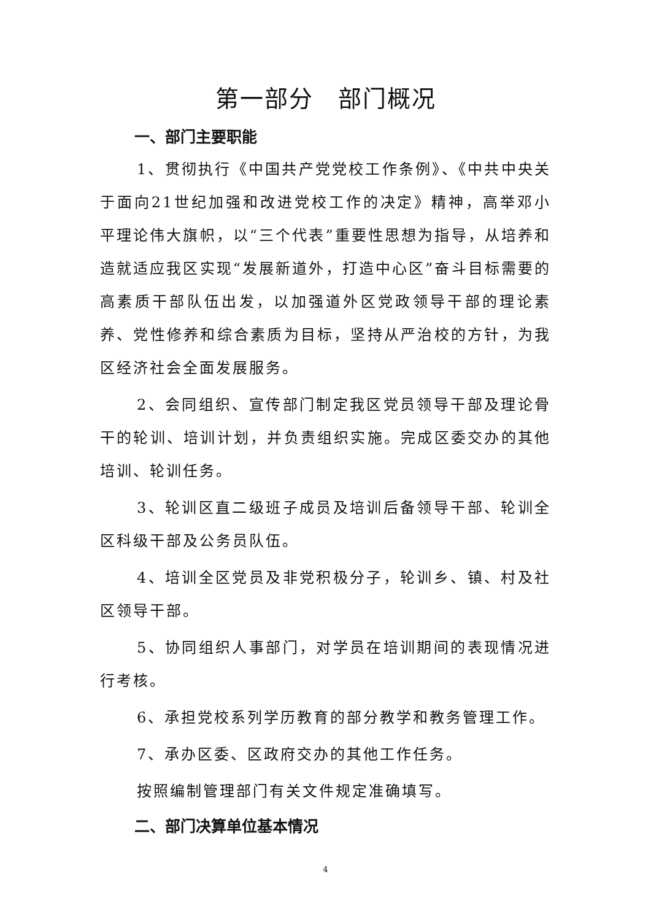第一部分　部门概况
一、部门主要职能
1、贯彻执行《中国共产党党校工作条例》、《中共中央关于面向21世纪加强和改进党校工作的决定》精神，高举邓小平理论伟大旗帜，以“三个代表”重要性思想为指导，从培养和造就适应我区实现“发展新道外，打造中心区”奋斗目标需要的高素质干部队伍出发，以加强道外区党政领导干部的理论素养、党性修养和综合素质为目标，坚持从严治校的方针，为我区经济社会全面发展服务。
2、会同组织、宣传部门制定我区党员领导干部及理论骨干的轮训、培训计划，并负责组织实施。完成区委交办的其他培训、轮训任务。
3、轮训区直二级班子成员及培训后备领导干部、轮训全区科级干部及公务员队伍。
4、培训全区党员及非党积极分子，轮训乡、镇、村及社区领导干部。
5、协同组织人事部门，对学员在培训期间的表现情况进行考核。
6、承担党校系列学历教育的部分教学和教务管理工作。
7、承办区委、区政府交办的其他工作任务。
按照编制管理部门有关文件规定准确填写。
二、部门决算单位基本情况
4